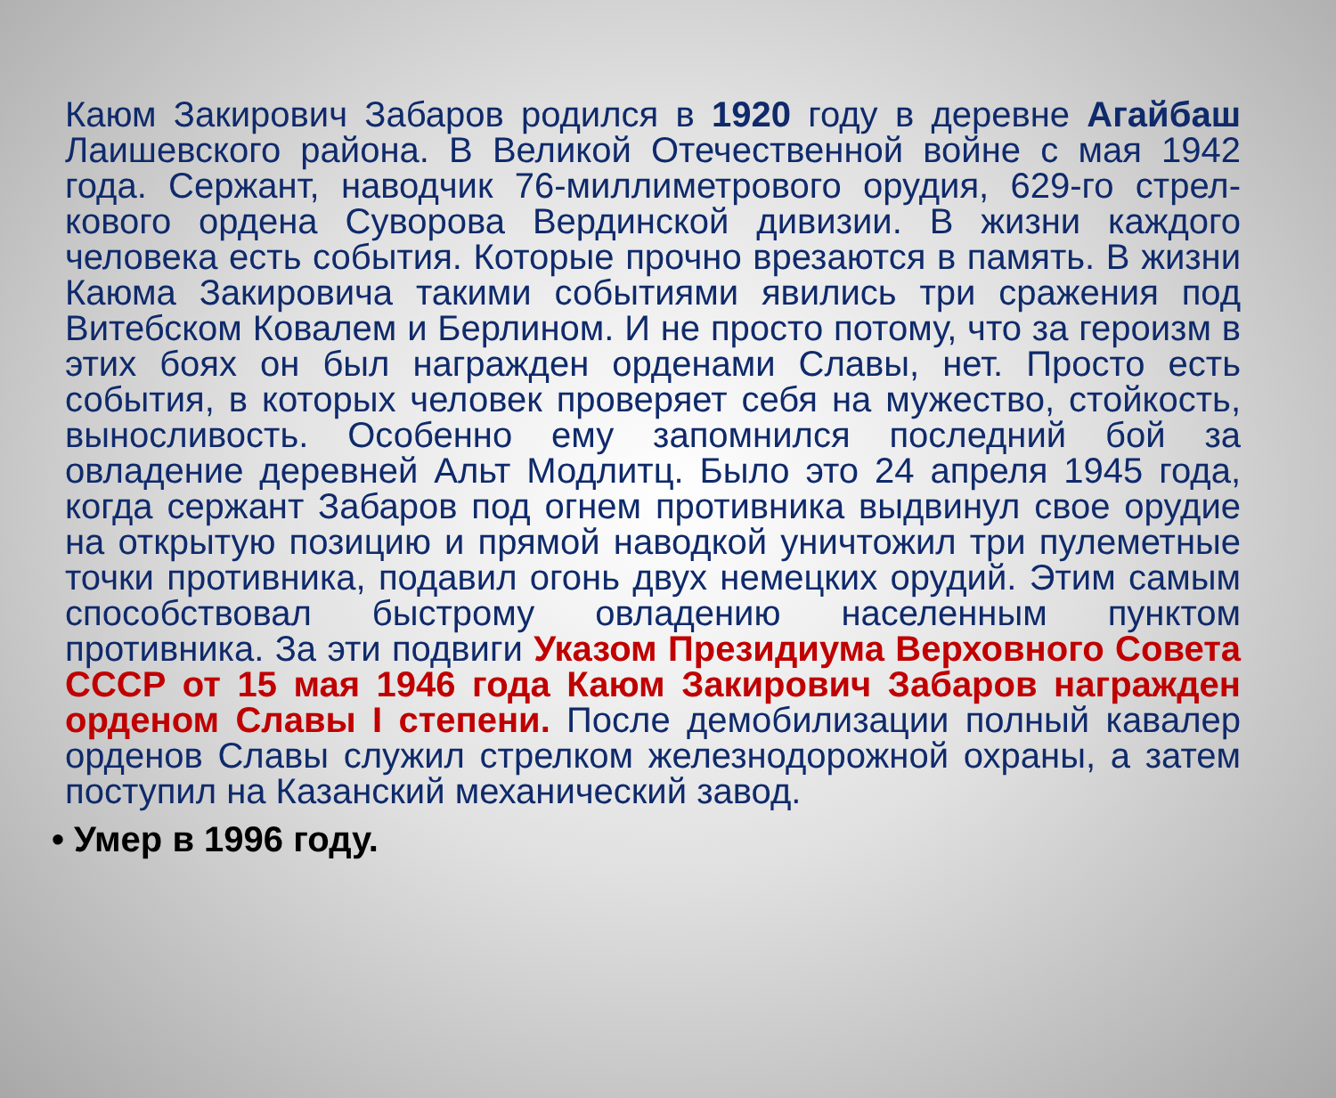Каюм Закирович Забаров родился в 1920 году в деревне Агайбаш Лаишевского района. В Великой Отечественной войне с мая 1942 года. Сержант, наводчик 76-миллиметрового орудия, 629-го стрел-кового ордена Суворова Вердинской дивизии. В жизни каждого человека есть события. Которые прочно врезаются в память. В жизни Каюма Закировича такими событиями явились три сражения под Витебском Ковалем и Берлином. И не просто потому, что за героизм в этих боях он был награжден орденами Славы, нет. Просто есть события, в которых человек проверяет себя на мужество, стойкость, выносливость. Особенно ему запомнился последний бой за овладение деревней Альт Модлитц. Было это 24 апреля 1945 года, когда сержант Забаров под огнем противника выдвинул свое орудие на открытую позицию и прямой наводкой уничтожил три пулеметные точки противника, подавил огонь двух немецких орудий. Этим самым способствовал быстрому овладению населенным пунктом противника. За эти подвиги Указом Президиума Верховного Совета СССР от 15 мая 1946 года Каюм Закирович Забаров награжден орденом Славы I степени. После демобилизации полный кавалер орденов Славы служил стрелком железнодорожной охраны, а затем поступил на Казанский механический завод.
• Умер в 1996 году.